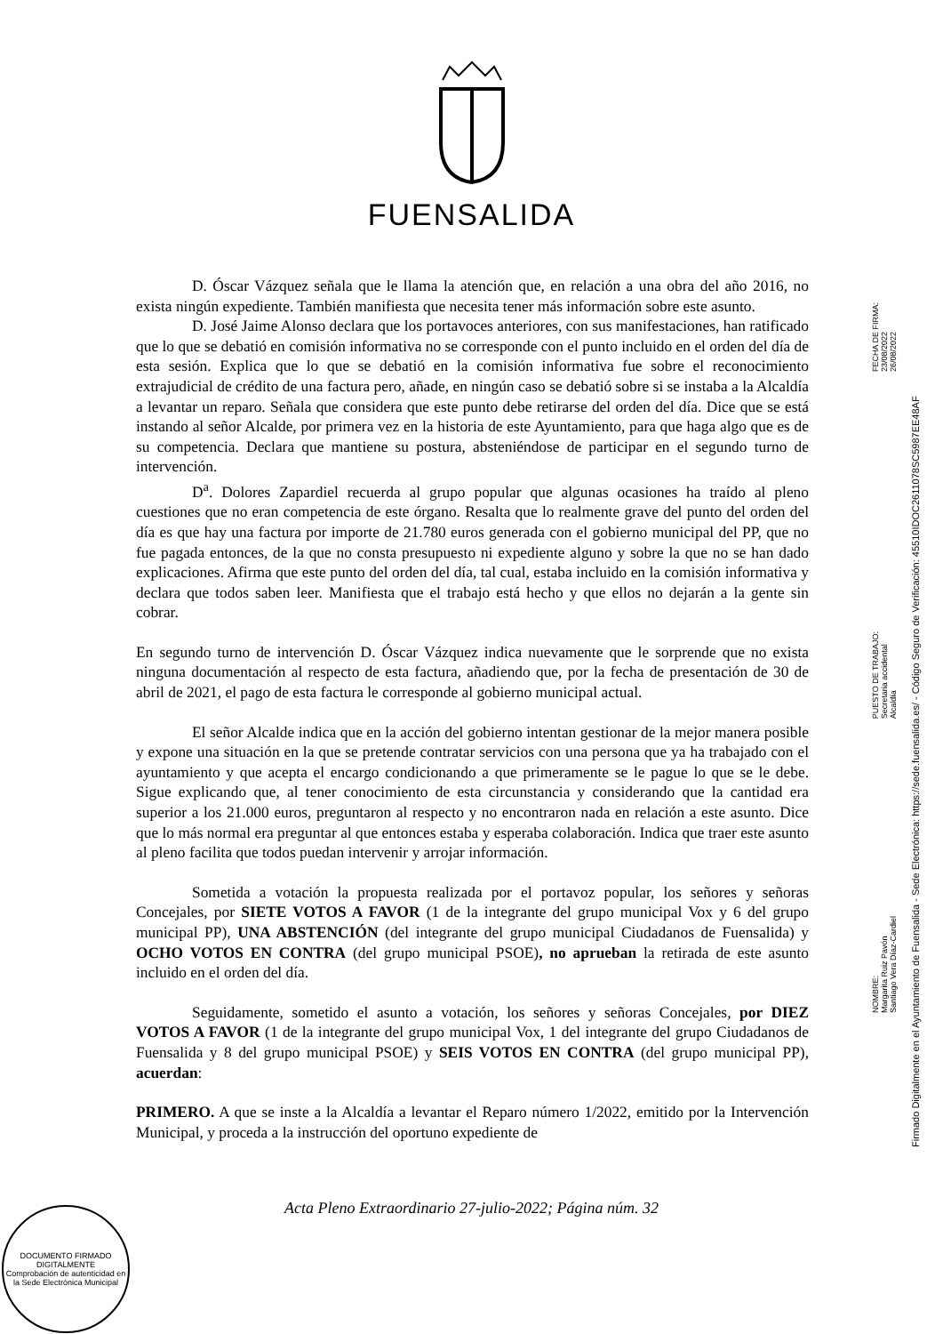FUENSALIDA
D. Óscar Vázquez señala que le llama la atención que, en relación a una obra del año 2016, no exista ningún expediente. También manifiesta que necesita tener más información sobre este asunto.
D. José Jaime Alonso declara que los portavoces anteriores, con sus manifestaciones, han ratificado que lo que se debatió en comisión informativa no se corresponde con el punto incluido en el orden del día de esta sesión. Explica que lo que se debatió en la comisión informativa fue sobre el reconocimiento extrajudicial de crédito de una factura pero, añade, en ningún caso se debatió sobre si se instaba a la Alcaldía a levantar un reparo. Señala que considera que este punto debe retirarse del orden del día. Dice que se está instando al señor Alcalde, por primera vez en la historia de este Ayuntamiento, para que haga algo que es de su competencia. Declara que mantiene su postura, absteniéndose de participar en el segundo turno de intervención.
D<sup>a</sup>. Dolores Zapardiel recuerda al grupo popular que algunas ocasiones ha traído al pleno cuestiones que no eran competencia de este órgano. Resalta que lo realmente grave del punto del orden del día es que hay una factura por importe de 21.780 euros generada con el gobierno municipal del PP, que no fue pagada entonces, de la que no consta presupuesto ni expediente alguno y sobre la que no se han dado explicaciones. Afirma que este punto del orden del día, tal cual, estaba incluido en la comisión informativa y declara que todos saben leer. Manifiesta que el trabajo está hecho y que ellos no dejarán a la gente sin cobrar.
En segundo turno de intervención D. Óscar Vázquez indica nuevamente que le sorprende que no exista ninguna documentación al respecto de esta factura, añadiendo que, por la fecha de presentación de 30 de abril de 2021, el pago de esta factura le corresponde al gobierno municipal actual.
El señor Alcalde indica que en la acción del gobierno intentan gestionar de la mejor manera posible y expone una situación en la que se pretende contratar servicios con una persona que ya ha trabajado con el ayuntamiento y que acepta el encargo condicionando a que primeramente se le pague lo que se le debe. Sigue explicando que, al tener conocimiento de esta circunstancia y considerando que la cantidad era superior a los 21.000 euros, preguntaron al respecto y no encontraron nada en relación a este asunto. Dice que lo más normal era preguntar al que entonces estaba y esperaba colaboración. Indica que traer este asunto al pleno facilita que todos puedan intervenir y arrojar información.
Sometida a votación la propuesta realizada por el portavoz popular, los señores y señoras Concejales, por SIETE VOTOS A FAVOR (1 de la integrante del grupo municipal Vox y 6 del grupo municipal PP), UNA ABSTENCIÓN (del integrante del grupo municipal Ciudadanos de Fuensalida) y OCHO VOTOS EN CONTRA (del grupo municipal PSOE), no aprueban la retirada de este asunto incluido en el orden del día.
Seguidamente, sometido el asunto a votación, los señores y señoras Concejales, por DIEZ VOTOS A FAVOR (1 de la integrante del grupo municipal Vox, 1 del integrante del grupo Ciudadanos de Fuensalida y 8 del grupo municipal PSOE) y SEIS VOTOS EN CONTRA (del grupo municipal PP), acuerdan:
PRIMERO. A que se inste a la Alcaldía a levantar el Reparo número 1/2022, emitido por la Intervención Municipal, y proceda a la instrucción del oportuno expediente de
Acta Pleno Extraordinario 27-julio-2022; Página núm. 32
NOMBRE:
Margarita Ruiz Pavón
Santiago Vera Díaz-Cardiel
PUESTO DE TRABAJO:
Secretaria accidental
Alcaldía
FECHA DE FIRMA:
23/08/2022
26/08/2022
Firmado Digitalmente en el Ayuntamiento de Fuensalida - Sede Electrónica: https://sede.fuensalida.es/ - Código Seguro de Verificación: 45510IDOC2611078SC5987EE48AF
DOCUMENTO FIRMADO DIGITALMENTE
Comprobación de autenticidad en la Sede Electrónica Municipal